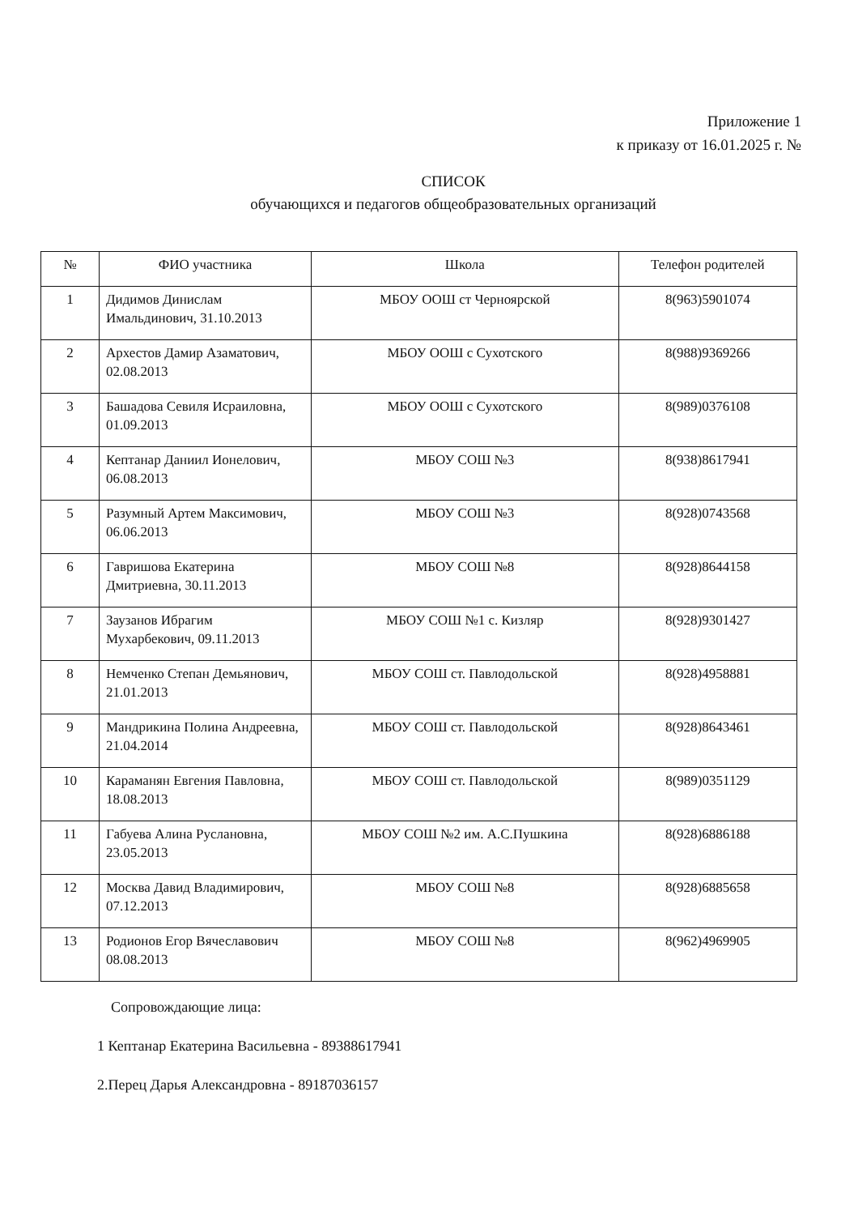Приложение 1
к приказу от 16.01.2025 г. №
СПИСОК
обучающихся и педагогов общеобразовательных организаций
| № | ФИО участника | Школа | Телефон родителей |
| --- | --- | --- | --- |
| 1 | Дидимов Динислам Имальдинович, 31.10.2013 | МБОУ ООШ ст Черноярской | 8(963)5901074 |
| 2 | Архестов Дамир Азаматович, 02.08.2013 | МБОУ ООШ с Сухотского | 8(988)9369266 |
| 3 | Башадова Севиля Исраиловна, 01.09.2013 | МБОУ ООШ с Сухотского | 8(989)0376108 |
| 4 | Кептанар Даниил Ионелович, 06.08.2013 | МБОУ СОШ №3 | 8(938)8617941 |
| 5 | Разумный Артем Максимович, 06.06.2013 | МБОУ СОШ №3 | 8(928)0743568 |
| 6 | Гавришова Екатерина Дмитриевна, 30.11.2013 | МБОУ СОШ №8 | 8(928)8644158 |
| 7 | Заузанов Ибрагим Мухарбекович, 09.11.2013 | МБОУ СОШ №1 с. Кизляр | 8(928)9301427 |
| 8 | Немченко Степан Демьянович, 21.01.2013 | МБОУ СОШ ст. Павлодольской | 8(928)4958881 |
| 9 | Мандрикина Полина Андреевна, 21.04.2014 | МБОУ СОШ ст. Павлодольской | 8(928)8643461 |
| 10 | Караманян Евгения Павловна, 18.08.2013 | МБОУ СОШ ст. Павлодольской | 8(989)0351129 |
| 11 | Габуева Алина Руслановна, 23.05.2013 | МБОУ СОШ №2 им. А.С.Пушкина | 8(928)6886188 |
| 12 | Москва Давид Владимирович, 07.12.2013 | МБОУ СОШ №8 | 8(928)6885658 |
| 13 | Родионов Егор Вячеславович 08.08.2013 | МБОУ СОШ №8 | 8(962)4969905 |
Сопровождающие лица:
1 Кептанар Екатерина Васильевна - 89388617941
2.Перец Дарья Александровна - 89187036157